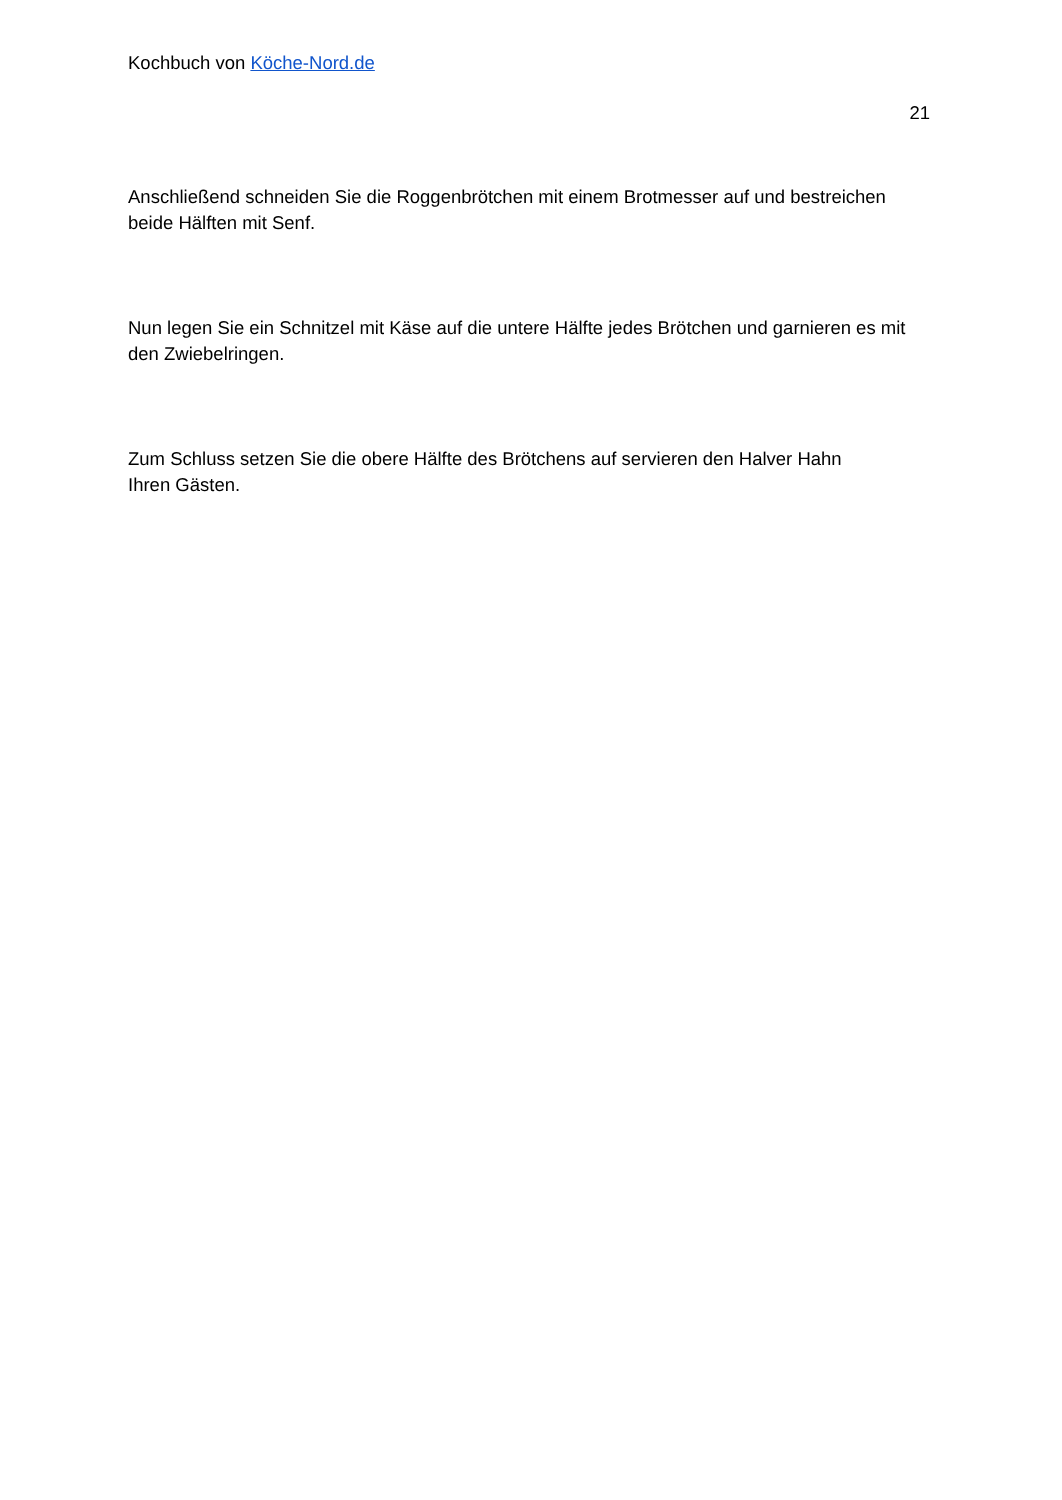Kochbuch von Köche-Nord.de
21
Anschließend schneiden Sie die Roggenbrötchen mit einem Brotmesser auf und bestreichen beide Hälften mit Senf.
Nun legen Sie ein Schnitzel mit Käse auf die untere Hälfte jedes Brötchen und garnieren es mit den Zwiebelringen.
Zum Schluss setzen Sie die obere Hälfte des Brötchens auf servieren den Halver Hahn
Ihren Gästen.